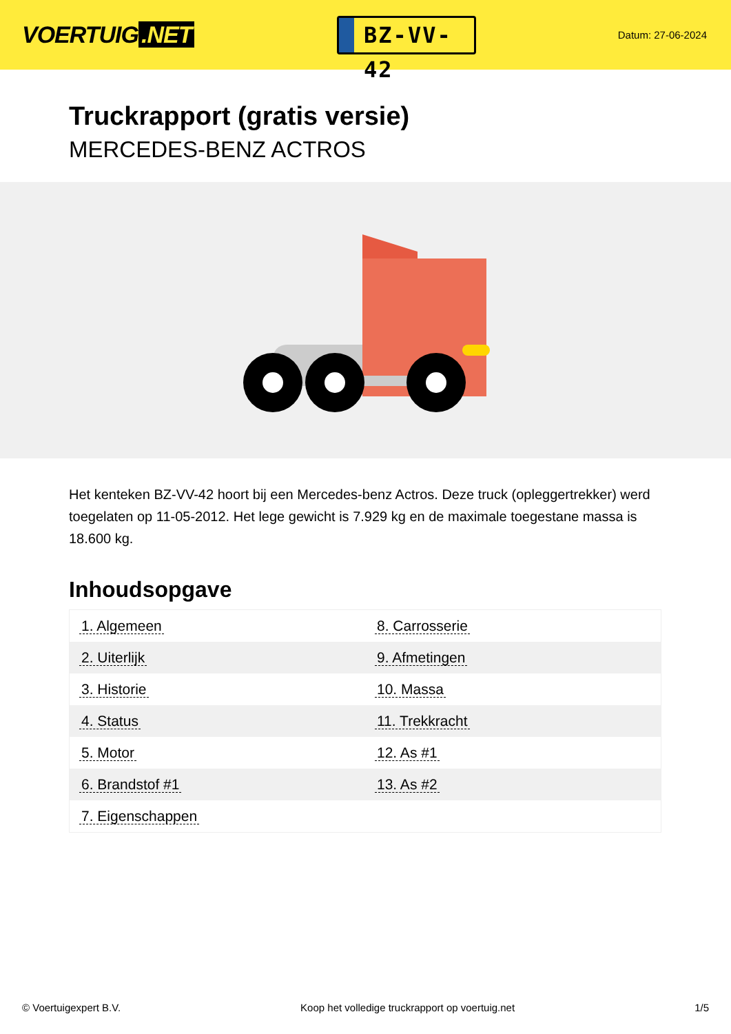VOERTUIG.NET
BZ-VV-42
Datum: 27-06-2024
Truckrapport (gratis versie)
MERCEDES-BENZ ACTROS
Het kenteken BZ-VV-42 hoort bij een Mercedes-benz Actros. Deze truck (opleggertrekker) werd toegelaten op 11-05-2012. Het lege gewicht is 7.929 kg en de maximale toegestane massa is 18.600 kg.
Inhoudsopgave
| 1. Algemeen | 8. Carrosserie |
| 2. Uiterlijk | 9. Afmetingen |
| 3. Historie | 10. Massa |
| 4. Status | 11. Trekkracht |
| 5. Motor | 12. As #1 |
| 6. Brandstof #1 | 13. As #2 |
| 7. Eigenschappen | |
© Voertuigexpert B.V. Koop het volledige truckrapport op voertuig.net 1/5